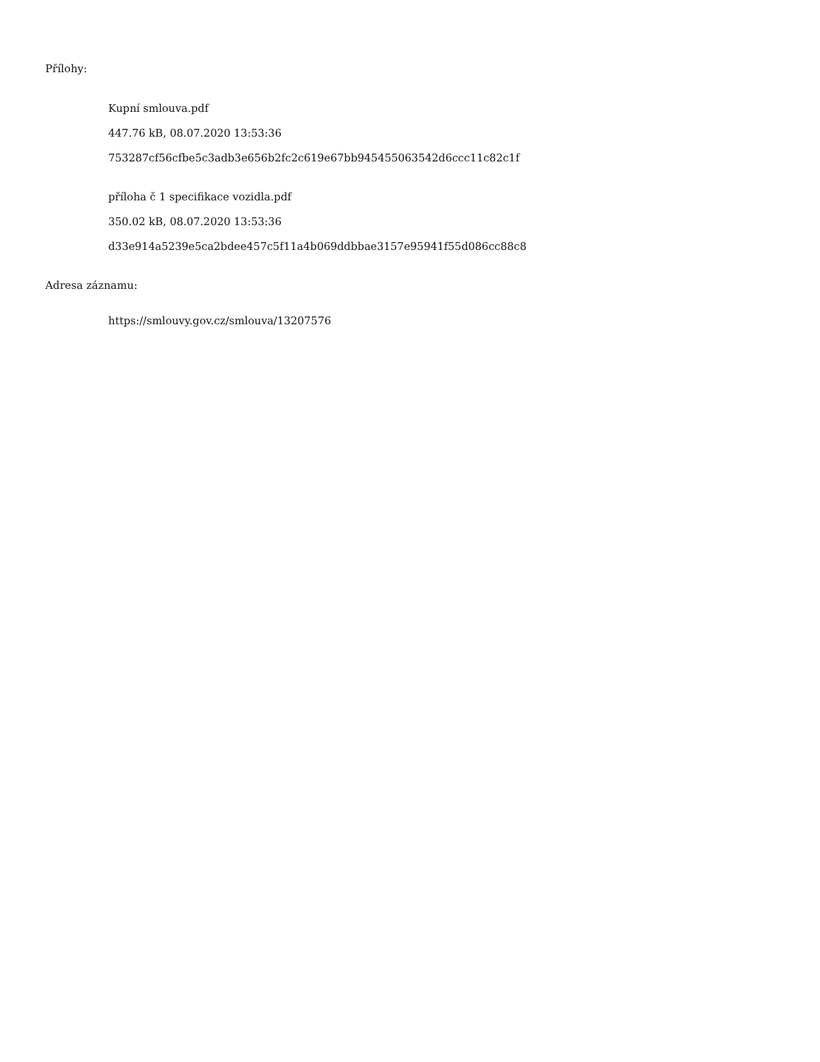Přílohy:
Kupní smlouva.pdf
447.76 kB, 08.07.2020 13:53:36
753287cf56cfbe5c3adb3e656b2fc2c619e67bb945455063542d6ccc11c82c1f
příloha č 1 specifikace vozidla.pdf
350.02 kB, 08.07.2020 13:53:36
d33e914a5239e5ca2bdee457c5f11a4b069ddbbae3157e95941f55d086cc88c8
Adresa záznamu:
https://smlouvy.gov.cz/smlouva/13207576